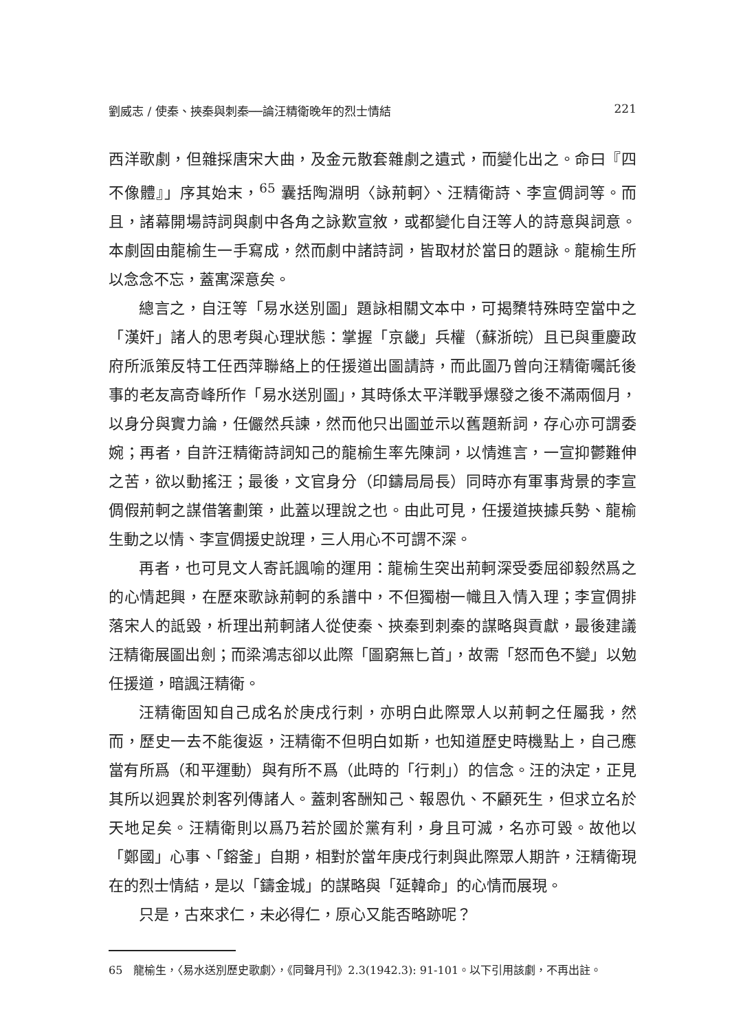劉威志 / 使秦、挾秦與刺秦──論汪精衛晚年的烈士情結 221
西洋歌劇，但雜採唐宋大曲，及金元散套雜劇之遺式，而變化出之。命曰『四不像體』」序其始末，<sup>65</sup> 囊括陶淵明〈詠荊軻〉、汪精衛詩、李宣倜詞等。而且，諸幕開場詩詞與劇中各角之詠歎宣敘，或都變化自汪等人的詩意與詞意。本劇固由龍榆生一手寫成，然而劇中諸詩詞，皆取材於當日的題詠。龍榆生所以念念不忘，蓋寓深意矣。
總言之，自汪等「易水送別圖」題詠相關文本中，可揭櫫特殊時空當中之「漢奸」諸人的思考與心理狀態：掌握「京畿」兵權（蘇浙皖）且已與重慶政府所派策反特工任西萍聯絡上的任援道出圖請詩，而此圖乃曾向汪精衛囑託後事的老友高奇峰所作「易水送別圖」，其時係太平洋戰爭爆發之後不滿兩個月，以身分與實力論，任儼然兵諫，然而他只出圖並示以舊題新詞，存心亦可謂委婉；再者，自許汪精衛詩詞知己的龍榆生率先陳詞，以情進言，一宣抑鬱難伸之苦，欲以動搖汪；最後，文官身分（印鑄局局長）同時亦有軍事背景的李宣倜假荊軻之謀借箸劃策，此蓋以理說之也。由此可見，任援道挾據兵勢、龍榆生動之以情、李宣倜援史說理，三人用心不可謂不深。
再者，也可見文人寄託諷喻的運用：龍榆生突出荊軻深受委屈卻毅然爲之的心情起興，在歷來歌詠荊軻的系譜中，不但獨樹一幟且入情入理；李宣倜排落宋人的詆毀，析理出荊軻諸人從使秦、挾秦到刺秦的謀略與貢獻，最後建議汪精衛展圖出劍；而梁鴻志卻以此際「圖窮無匕首」，故需「怒而色不變」以勉任援道，暗諷汪精衛。
汪精衛固知自己成名於庚戌行刺，亦明白此際眾人以荊軻之任屬我，然而，歷史一去不能復返，汪精衛不但明白如斯，也知道歷史時機點上，自己應當有所爲（和平運動）與有所不爲（此時的「行刺」）的信念。汪的決定，正見其所以迥異於刺客列傳諸人。蓋刺客酬知己、報恩仇、不顧死生，但求立名於天地足矣。汪精衛則以爲乃若於國於黨有利，身且可滅，名亦可毀。故他以「鄭國」心事、「鎔釜」自期，相對於當年庚戌行刺與此際眾人期許，汪精衛現在的烈士情結，是以「鑄金城」的謀略與「延韓命」的心情而展現。
只是，古來求仁，未必得仁，原心又能否略跡呢？
65　龍榆生，〈易水送別歷史歌劇〉，《同聲月刊》2.3(1942.3): 91-101。以下引用該劇，不再出註。